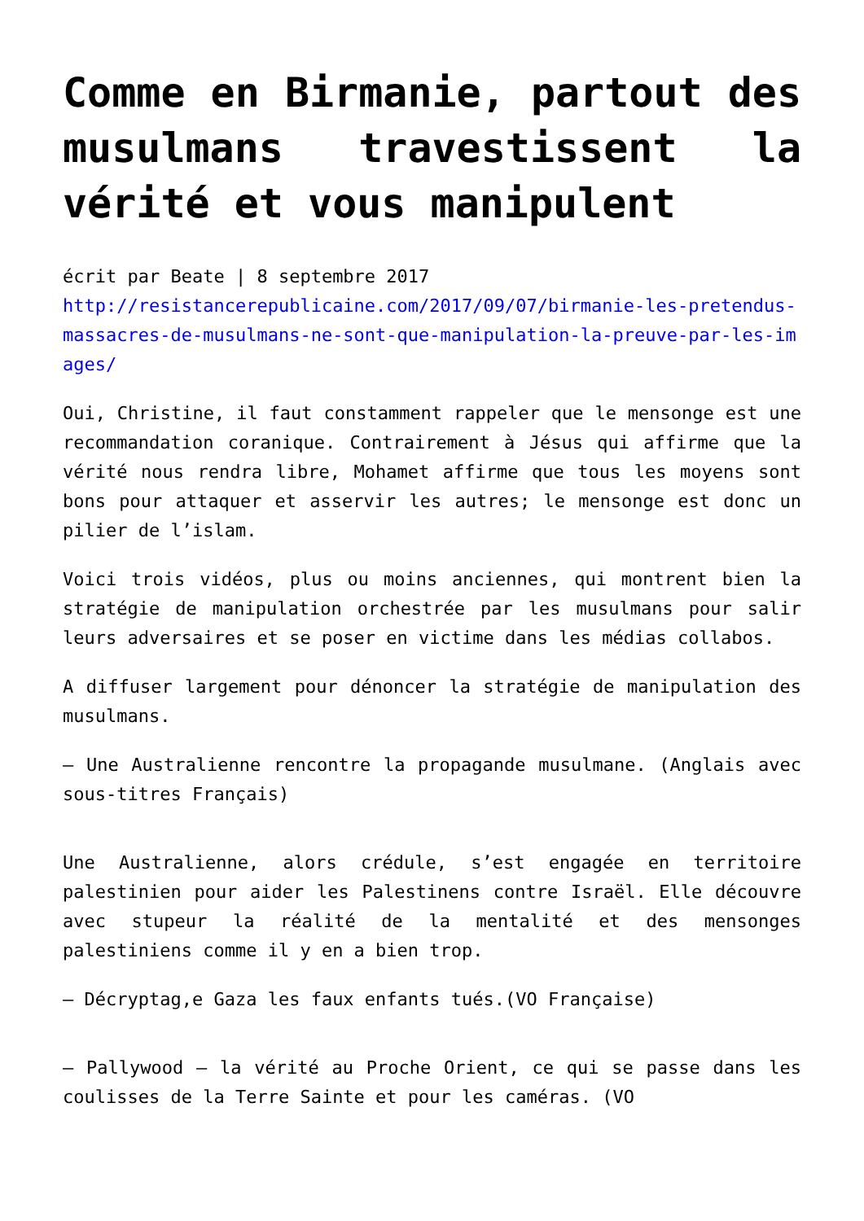Comme en Birmanie, partout des musulmans travestissent la vérité et vous manipulent
écrit par Beate | 8 septembre 2017
http://resistancerepublicaine.com/2017/09/07/birmanie-les-pretendus-massacres-de-musulmans-ne-sont-que-manipulation-la-preuve-par-les-images/
Oui, Christine, il faut constamment rappeler que le mensonge est une recommandation coranique. Contrairement à Jésus qui affirme que la vérité nous rendra libre, Mohamet affirme que tous les moyens sont bons pour attaquer et asservir les autres; le mensonge est donc un pilier de l’islam.
Voici trois vidéos, plus ou moins anciennes, qui montrent bien la stratégie de manipulation orchestrée par les musulmans pour salir leurs adversaires et se poser en victime dans les médias collabos.
A diffuser largement pour dénoncer la stratégie de manipulation des musulmans.
– Une Australienne rencontre la propagande musulmane. (Anglais avec sous-titres Français)
Une Australienne, alors crédule, s’est engagée en territoire palestinien pour aider les Palestinens contre Israël. Elle découvre avec stupeur la réalité de la mentalité et des mensonges palestiniens comme il y en a bien trop.
– Décryptag,e Gaza les faux enfants tués.(VO Française)
– Pallywood – la vérité au Proche Orient, ce qui se passe dans les coulisses de la Terre Sainte et pour les caméras. (VO